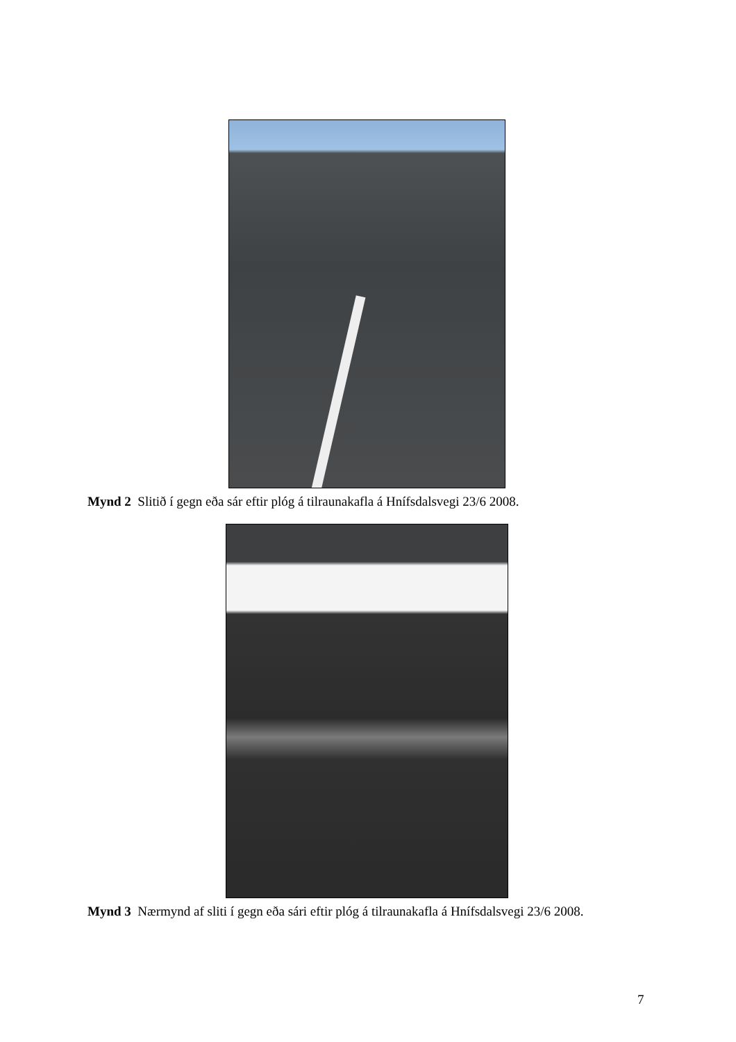Mynd 2 Slitið í gegn eða sár eftir plóg á tilraunakafla á Hnífsdalsvegi 23/6 2008.
Mynd 3 Nærmynd af sliti í gegn eða sári eftir plóg á tilraunakafla á Hnífsdalsvegi 23/6 2008.
7